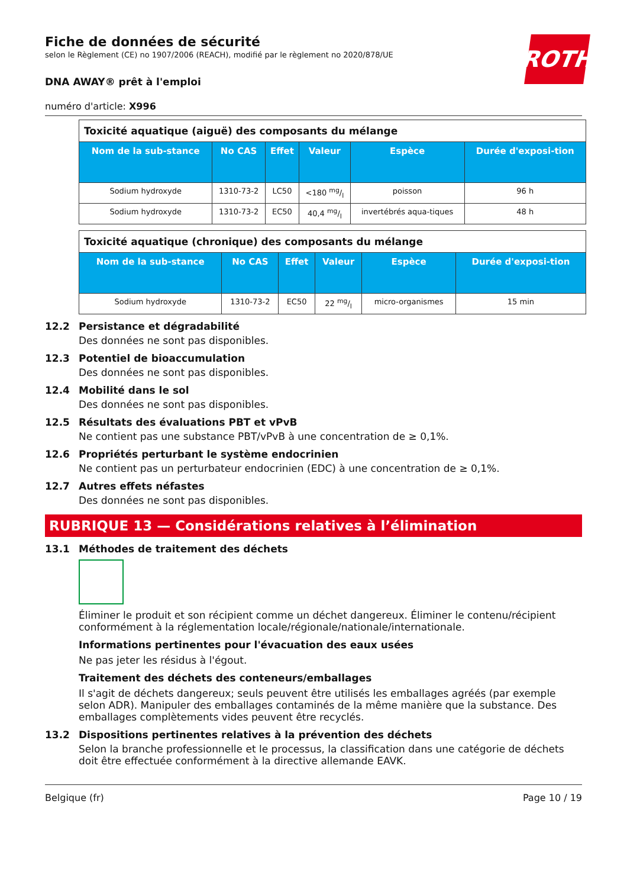ROTH
Fiche de données de sécurité
selon le Règlement (CE) no 1907/2006 (REACH), modifié par le règlement no 2020/878/UE
DNA AWAY® prêt à l'emploi
numéro d'article: X996
| Toxicité aquatique (aiguë) des composants du mélange | | | | | |
| Nom de la sub-stance | No CAS | Effet | Valeur | Espèce | Durée d'exposi-tion |
| Sodium hydroxyde | 1310-73-2 | LC50 | <180 mg/l | poisson | 96 h |
| Sodium hydroxyde | 1310-73-2 | EC50 | 40,4 mg/l | invertébrés aqua-tiques | 48 h |
| Toxicité aquatique (chronique) des composants du mélange | | | | | |
| Nom de la sub-stance | No CAS | Effet | Valeur | Espèce | Durée d'exposi-tion |
| Sodium hydroxyde | 1310-73-2 | EC50 | 22 mg/l | micro-organismes | 15 min |
12.2 Persistance et dégradabilité
Des données ne sont pas disponibles.
12.3 Potentiel de bioaccumulation
Des données ne sont pas disponibles.
12.4 Mobilité dans le sol
Des données ne sont pas disponibles.
12.5 Résultats des évaluations PBT et vPvB
Ne contient pas une substance PBT/vPvB à une concentration de ≥ 0,1%.
12.6 Propriétés perturbant le système endocrinien
Ne contient pas un perturbateur endocrinien (EDC) à une concentration de ≥ 0,1%.
12.7 Autres effets néfastes
Des données ne sont pas disponibles.
RUBRIQUE 13 — Considérations relatives à l’élimination
13.1 Méthodes de traitement des déchets
Éliminer le produit et son récipient comme un déchet dangereux. Éliminer le contenu/récipient conformément à la réglementation locale/régionale/nationale/internationale.
Informations pertinentes pour l'évacuation des eaux usées
Ne pas jeter les résidus à l'égout.
Traitement des déchets des conteneurs/emballages
Il s'agit de déchets dangereux; seuls peuvent être utilisés les emballages agréés (par exemple selon ADR). Manipuler des emballages contaminés de la même manière que la substance. Des emballages complètements vides peuvent être recyclés.
13.2 Dispositions pertinentes relatives à la prévention des déchets
Selon la branche professionnelle et le processus, la classification dans une catégorie de déchets doit être effectuée conformément à la directive allemande EAVK.
Belgique (fr) Page 10 / 19